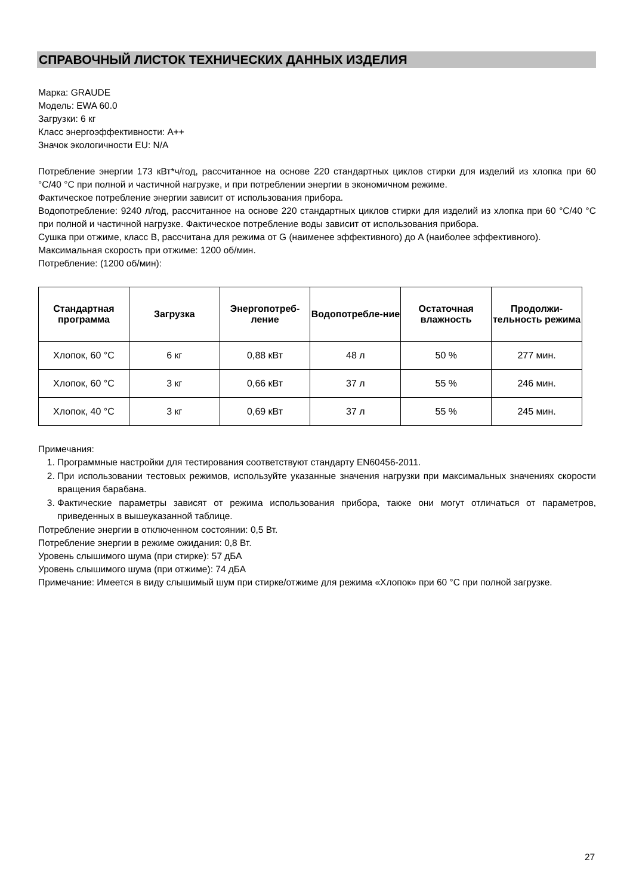СПРАВОЧНЫЙ ЛИСТОК ТЕХНИЧЕСКИХ ДАННЫХ ИЗДЕЛИЯ
Марка: GRAUDE
Модель: EWA 60.0
Загрузки: 6 кг
Класс энергоэффективности: A++
Значок экологичности EU: N/A
Потребление энергии 173 кВт*ч/год, рассчитанное на основе 220 стандартных циклов стирки для изделий из хлопка при 60 °C/40 °C при полной и частичной нагрузке, и при потреблении энергии в экономичном режиме.
Фактическое потребление энергии зависит от использования прибора.
Водопотребление: 9240 л/год, рассчитанное на основе 220 стандартных циклов стирки для изделий из хлопка при 60 °C/40 °C при полной и частичной нагрузке. Фактическое потребление воды зависит от использования прибора.
Сушка при отжиме, класс B, рассчитана для режима от G (наименее эффективного) до A (наиболее эффективного).
Максимальная скорость при отжиме: 1200 об/мин.
Потребление: (1200 об/мин):
| Стандартная программа | Загрузка | Энергопотреб-ление | Водопотребле-ние | Остаточная влажность | Продолжи-тельность режима |
| --- | --- | --- | --- | --- | --- |
| Хлопок, 60 °C | 6 кг | 0,88 кВт | 48 л | 50 % | 277 мин. |
| Хлопок, 60 °C | 3 кг | 0,66 кВт | 37 л | 55 % | 246 мин. |
| Хлопок, 40 °C | 3 кг | 0,69 кВт | 37 л | 55 % | 245 мин. |
Примечания:
1. Программные настройки для тестирования соответствуют стандарту EN60456-2011.
2. При использовании тестовых режимов, используйте указанные значения нагрузки при максимальных значениях скорости вращения барабана.
3. Фактические параметры зависят от режима использования прибора, также они могут отличаться от параметров, приведенных в вышеуказанной таблице.
Потребление энергии в отключенном состоянии: 0,5 Вт.
Потребление энергии в режиме ожидания: 0,8 Вт.
Уровень слышимого шума (при стирке): 57 дБА
Уровень слышимого шума (при отжиме): 74 дБА
Примечание: Имеется в виду слышимый шум при стирке/отжиме для режима «Хлопок» при 60 °C при полной загрузке.
27